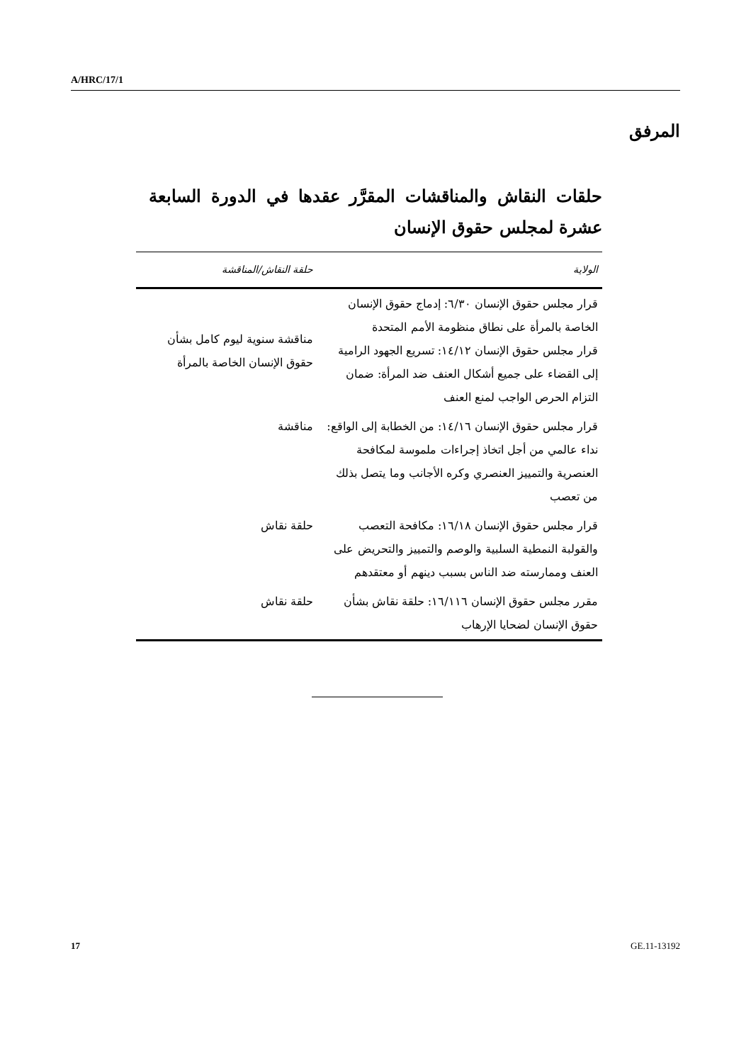A/HRC/17/1
المرفق
حلقات النقاش والمناقشات المقرَّر عقدها في الدورة السابعة عشرة لمجلس حقوق الإنسان
| الولاية | حلقة النقاش/المناقشة |
| --- | --- |
| قرار مجلس حقوق الإنسان ٦/٣٠: إدماج حقوق الإنسان الخاصة بالمرأة على نطاق منظومة الأمم المتحدة قرار مجلس حقوق الإنسان ١٤/١٢: تسريع الجهود الرامية إلى القضاء على جميع أشكال العنف ضد المرأة: ضمان التزام الحرص الواجب لمنع العنف | مناقشة سنوية ليوم كامل بشأن حقوق الإنسان الخاصة بالمرأة |
| قرار مجلس حقوق الإنسان ١٤/١٦: من الخطابة إلى الواقع: نداء عالمي من أجل اتخاذ إجراءات ملموسة لمكافحة العنصرية والتمييز العنصري وكره الأجانب وما يتصل بذلك من تعصب | مناقشة |
| قرار مجلس حقوق الإنسان ١٦/١٨: مكافحة التعصب والقولبة النمطية السلبية والوصم والتمييز والتحريض على العنف وممارسته ضد الناس بسبب دينهم أو معتقدهم | حلقة نقاش |
| مقرر مجلس حقوق الإنسان ١٦/١١٦: حلقة نقاش بشأن حقوق الإنسان لضحايا الإرهاب | حلقة نقاش |
17 GE.11-13192